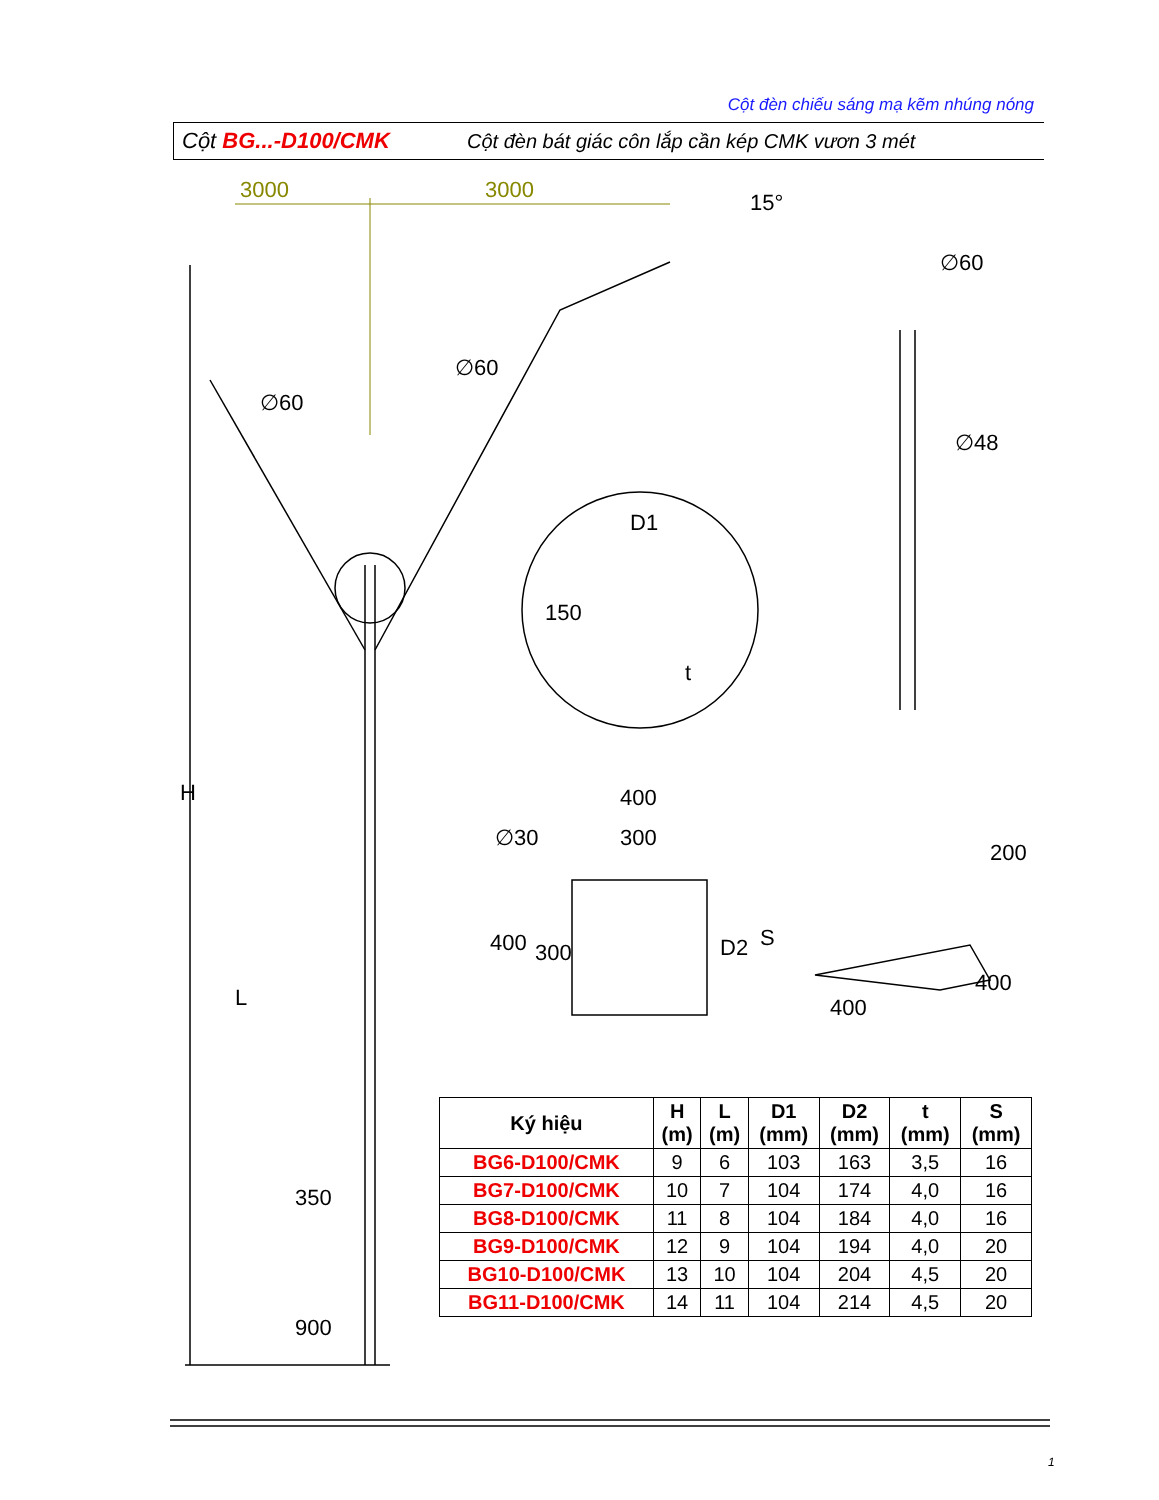Cột đèn chiếu sáng mạ kẽm nhúng nóng
Cột BG...-D100/CMK
Cột đèn bát giác côn lắp cần kép CMK vươn 3 mét
3000
3000
15°
∅60
∅60
∅60
∅48
D1
150
t
H
L
400
300
∅30
400
300
D2
S
200
400
400
350
900
| Ký hiệu | H (m) | L (m) | D1 (mm) | D2 (mm) | t (mm) | S (mm) |
| --- | --- | --- | --- | --- | --- | --- |
| BG6-D100/CMK | 9 | 6 | 103 | 163 | 3,5 | 16 |
| BG7-D100/CMK | 10 | 7 | 104 | 174 | 4,0 | 16 |
| BG8-D100/CMK | 11 | 8 | 104 | 184 | 4,0 | 16 |
| BG9-D100/CMK | 12 | 9 | 104 | 194 | 4,0 | 20 |
| BG10-D100/CMK | 13 | 10 | 104 | 204 | 4,5 | 20 |
| BG11-D100/CMK | 14 | 11 | 104 | 214 | 4,5 | 20 |
1